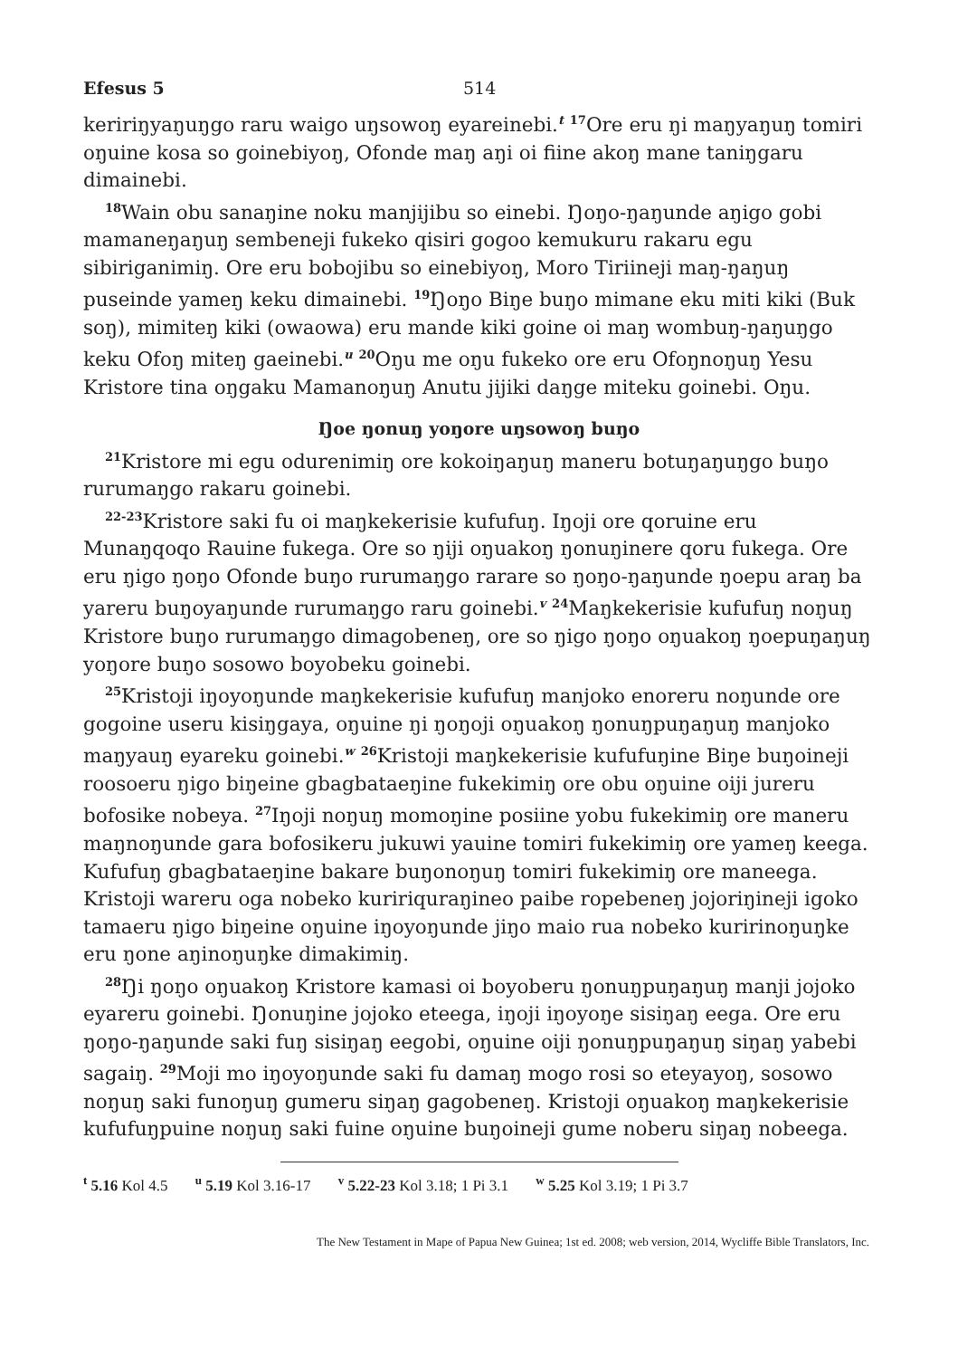Efesus 5 514
keririŋyaŋuŋgo raru waigo uŋsowoŋ eyareinebi.<sup>t</sup> <sup>17</sup>Ore eru ŋi maŋyaŋuŋ tomiri oŋuine kosa so goinebiyoŋ, Ofonde maŋ aŋi oi fiine akoŋ mane taniŋgaru dimainebi.
<sup>18</sup> Wain obu sanaŋine noku manjijibu so einebi. Ŋoŋo-ŋaŋunde aŋigo gobi mamaneŋaŋuŋ sembeneji fukeko qisiri gogoo kemukuru rakaru egu sibiriganimiŋ. Ore eru bobojibu so einebiyoŋ, Moro Tiriineji maŋ-ŋaŋuŋ puseinde yameŋ keku dimainebi. <sup>19</sup>Ŋoŋo Biŋe buŋo mimane eku miti kiki (Buk soŋ), mimiteŋ kiki (owaowa) eru mande kiki goine oi maŋ wombuŋ-ŋaŋuŋgo keku Ofoŋ miteŋ gaeinebi.<sup>u</sup> <sup>20</sup>Oŋu me oŋu fukeko ore eru Ofoŋnoŋuŋ Yesu Kristore tina oŋgaku Mamanoŋuŋ Anutu jijiki daŋge miteku goinebi. Oŋu.
Ŋoe ŋonuŋ yoŋore uŋsowoŋ buŋo
<sup>21</sup> Kristore mi egu odurenimiŋ ore kokoiŋaŋuŋ maneru botuŋaŋuŋgo buŋo rurumaŋgo rakaru goinebi.
<sup>22-23</sup>Kristore saki fu oi maŋkekerisie kufufuŋ. Iŋoji ore qoruine eru Munaŋqoqo Rauine fukega. Ore so ŋiji oŋuakoŋ ŋonuŋinere qoru fukega. Ore eru ŋigo ŋoŋo Ofonde buŋo rurumaŋgo rarare so ŋoŋo-ŋaŋunde ŋoepu araŋ ba yareru buŋoyaŋunde rurumaŋgo raru goinebi.<sup>v</sup> <sup>24</sup>Maŋkekerisie kufufuŋ noŋuŋ Kristore buŋo rurumaŋgo dimagobeneŋ, ore so ŋigo ŋoŋo oŋuakoŋ ŋoepuŋaŋuŋ yoŋore buŋo sosowo boyobeku goinebi.
<sup>25</sup> Kristoji iŋoyoŋunde maŋkekerisie kufufuŋ manjoko enoreru noŋunde ore gogoine useru kisiŋgaya, oŋuine ŋi ŋoŋoji oŋuakoŋ ŋonuŋpuŋaŋuŋ manjoko maŋyauŋ eyareku goinebi.<sup>w</sup> <sup>26</sup>Kristoji maŋkekerisie kufufuŋine Biŋe buŋoineji roosoeru ŋigo biŋeine gbagbataeŋine fukekimiŋ ore obu oŋuine oiji jureru bofosike nobeya. <sup>27</sup>Iŋoji noŋuŋ momoŋine posiine yobu fukekimiŋ ore maneru maŋnoŋunde gara bofosikeru jukuwi yauine tomiri fukekimiŋ ore yameŋ keega. Kufufuŋ gbagbataeŋine bakare buŋonoŋuŋ tomiri fukekimiŋ ore maneega. Kristoji wareru oga nobeko kuririquraŋineo paibe ropebeneŋ jojoriŋineji igoko tamaeru ŋigo biŋeine oŋuine iŋoyoŋunde jiŋo maio rua nobeko kuririnoŋuŋke eru ŋone aŋinoŋuŋke dimakimiŋ.
<sup>28</sup> Ŋi ŋoŋo oŋuakoŋ Kristore kamasi oi boyoberu ŋonuŋpuŋaŋuŋ manji jojoko eyareru goinebi. Ŋonuŋine jojoko eteega, iŋoji iŋoyoŋe sisiŋaŋ eega. Ore eru ŋoŋo-ŋaŋunde saki fuŋ sisiŋaŋ eegobi, oŋuine oiji ŋonuŋpuŋaŋuŋ siŋaŋ yabebi sagaiŋ. <sup>29</sup>Moji mo iŋoyoŋunde saki fu damaŋ mogo rosi so eteyayoŋ, sosowo noŋuŋ saki funoŋuŋ gumeru siŋaŋ gagobeneŋ. Kristoji oŋuakoŋ maŋkekerisie kufufuŋpuine noŋuŋ saki fuine oŋuine buŋoineji gume noberu siŋaŋ nobeega.
<sup>t</sup> 5.16 Kol 4.5 <sup>u</sup> 5.19 Kol 3.16-17 <sup>v</sup> 5.22-23 Kol 3.18; 1 Pi 3.1 <sup>w</sup> 5.25 Kol 3.19; 1 Pi 3.7
The New Testament in Mape of Papua New Guinea; 1st ed. 2008; web version, 2014, Wycliffe Bible Translators, Inc.